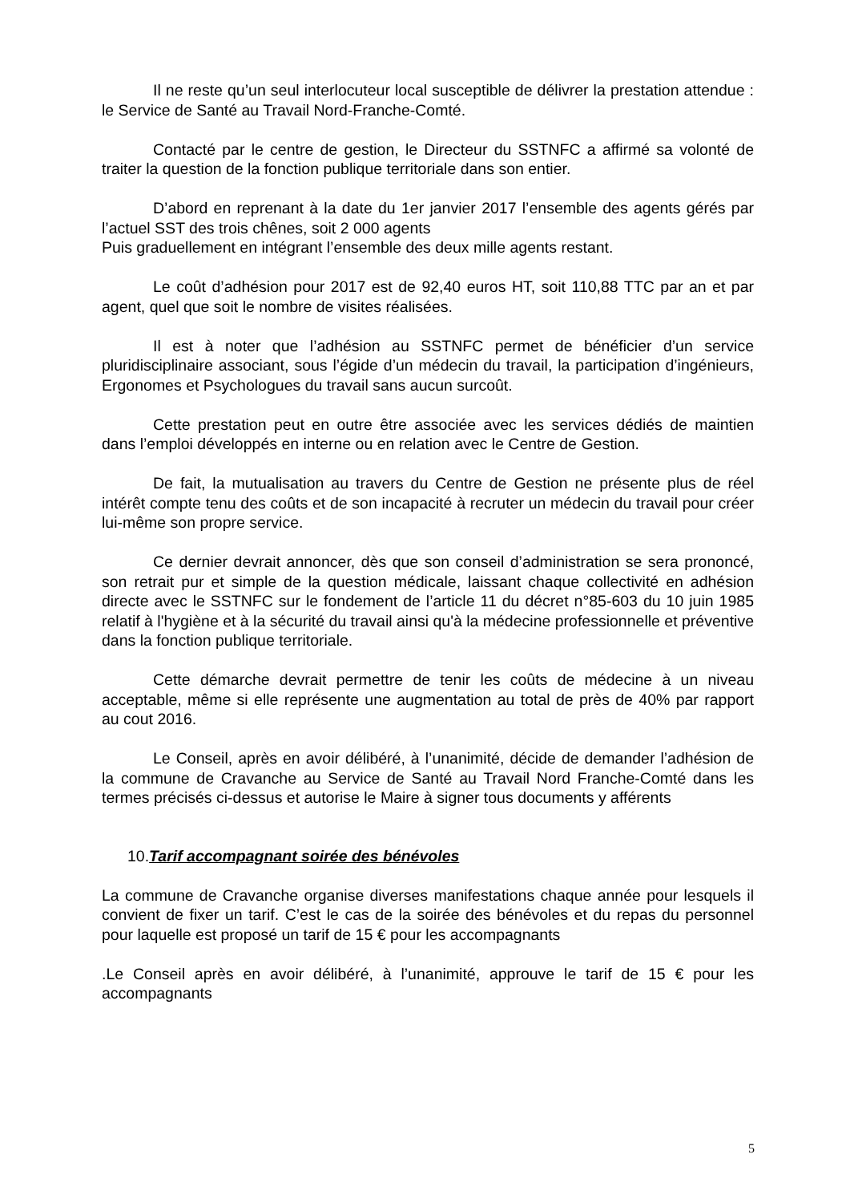Il ne reste qu’un seul interlocuteur local susceptible de délivrer la prestation attendue : le Service de Santé au Travail Nord-Franche-Comté.
Contacté par le centre de gestion, le Directeur du SSTNFC a affirmé sa volonté de traiter la question de la fonction publique territoriale dans son entier.
D’abord en reprenant à la date du 1er janvier 2017 l’ensemble des agents gérés par l’actuel SST des trois chênes, soit 2 000 agents
Puis graduellement en intégrant l’ensemble des deux mille agents restant.
Le coût d’adhésion pour 2017 est de 92,40 euros HT, soit 110,88 TTC par an et par agent, quel que soit le nombre de visites réalisées.
Il est à noter que l’adhésion au SSTNFC permet de bénéficier d’un service pluridisciplinaire associant, sous l’égide d’un médecin du travail, la participation d’ingénieurs, Ergonomes et Psychologues du travail sans aucun surcoût.
Cette prestation peut en outre être associée avec les services dédiés de maintien dans l’emploi développés en interne ou en relation avec le Centre de Gestion.
De fait, la mutualisation au travers du Centre de Gestion ne présente plus de réel intérêt compte tenu des coûts et de son incapacité à recruter un médecin du travail pour créer lui-même son propre service.
Ce dernier devrait annoncer, dès que son conseil d’administration se sera prononcé, son retrait pur et simple de la question médicale, laissant chaque collectivité en adhésion directe avec le SSTNFC sur le fondement de l’article 11 du décret n°85-603 du 10 juin 1985 relatif à l'hygiène et à la sécurité du travail ainsi qu'à la médecine professionnelle et préventive dans la fonction publique territoriale.
Cette démarche devrait permettre de tenir les coûts de médecine à un niveau acceptable, même si elle représente une augmentation au total de près de 40% par rapport au cout 2016.
Le Conseil, après en avoir délibéré, à l’unanimité, décide de demander l’adhésion de la commune de Cravanche au Service de Santé au Travail Nord Franche-Comté dans les termes précisés ci-dessus et autorise le Maire à signer tous documents y afférents
10.Tarif accompagnant soirée des bénévoles
La commune de Cravanche organise diverses manifestations chaque année pour lesquels il convient de fixer un tarif. C’est le cas de la soirée des bénévoles et du repas du personnel pour laquelle est proposé un tarif de 15 € pour les accompagnants
.Le Conseil après en avoir délibéré, à l’unanimité, approuve le tarif de 15 € pour les accompagnants
5